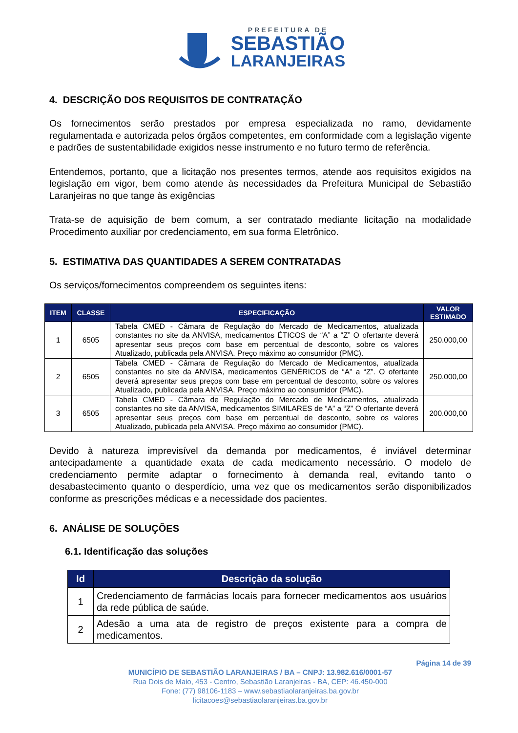PREFEITURA DE
SEBASTIÃO
LARANJEIRAS
4. DESCRIÇÃO DOS REQUISITOS DE CONTRATAÇÃO
Os fornecimentos serão prestados por empresa especializada no ramo, devidamente regulamentada e autorizada pelos órgãos competentes, em conformidade com a legislação vigente e padrões de sustentabilidade exigidos nesse instrumento e no futuro termo de referência.
Entendemos, portanto, que a licitação nos presentes termos, atende aos requisitos exigidos na legislação em vigor, bem como atende às necessidades da Prefeitura Municipal de Sebastião Laranjeiras no que tange às exigências
Trata-se de aquisição de bem comum, a ser contratado mediante licitação na modalidade Procedimento auxiliar por credenciamento, em sua forma Eletrônico.
5. ESTIMATIVA DAS QUANTIDADES A SEREM CONTRATADAS
Os serviços/fornecimentos compreendem os seguintes itens:
| ITEM | CLASSE | ESPECIFICAÇÃO | VALOR ESTIMADO |
| --- | --- | --- | --- |
| 1 | 6505 | Tabela CMED - Câmara de Regulação do Mercado de Medicamentos, atualizada constantes no site da ANVISA, medicamentos ÉTICOS de “A” a “Z” O ofertante deverá apresentar seus preços com base em percentual de desconto, sobre os valores Atualizado, publicada pela ANVISA. Preço máximo ao consumidor (PMC). | 250.000,00 |
| 2 | 6505 | Tabela CMED - Câmara de Regulação do Mercado de Medicamentos, atualizada constantes no site da ANVISA, medicamentos GENÉRICOS de “A” a “Z”. O ofertante deverá apresentar seus preços com base em percentual de desconto, sobre os valores Atualizado, publicada pela ANVISA. Preço máximo ao consumidor (PMC). | 250.000,00 |
| 3 | 6505 | Tabela CMED - Câmara de Regulação do Mercado de Medicamentos, atualizada constantes no site da ANVISA, medicamentos SIMILARES de “A” a “Z” O ofertante deverá apresentar seus preços com base em percentual de desconto, sobre os valores Atualizado, publicada pela ANVISA. Preço máximo ao consumidor (PMC). | 200.000,00 |
Devido à natureza imprevisível da demanda por medicamentos, é inviável determinar antecipadamente a quantidade exata de cada medicamento necessário. O modelo de credenciamento permite adaptar o fornecimento à demanda real, evitando tanto o desabastecimento quanto o desperdício, uma vez que os medicamentos serão disponibilizados conforme as prescrições médicas e a necessidade dos pacientes.
6. ANÁLISE DE SOLUÇÕES
6.1. Identificação das soluções
| Id | Descrição da solução |
| --- | --- |
| 1 | Credenciamento de farmácias locais para fornecer medicamentos aos usuários da rede pública de saúde. |
| 2 | Adesão a uma ata de registro de preços existente para a compra de medicamentos. |
Página 14 de 39
MUNICÍPIO DE SEBASTIÃO LARANJEIRAS / BA – CNPJ: 13.982.616/0001-57
Rua Dois de Maio, 453 - Centro, Sebastião Laranjeiras - BA, CEP: 46.450-000
Fone: (77) 98106-1183 – www.sebastiaolaranjeiras.ba.gov.br
licitacoes@sebastiaolaranjeiras.ba.gov.br